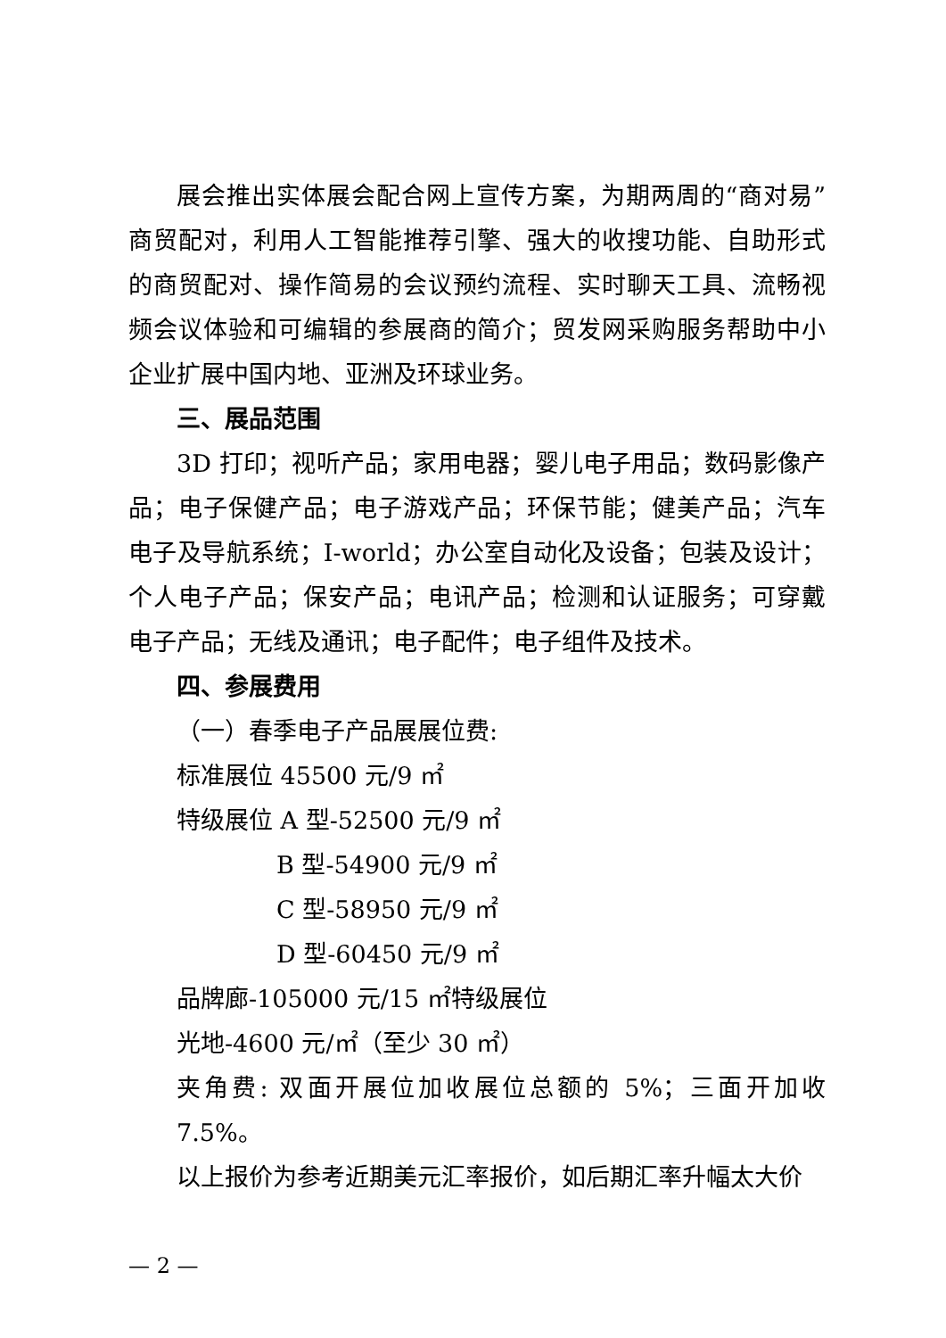展会推出实体展会配合网上宣传方案，为期两周的“商对易”商贸配对，利用人工智能推荐引擎、强大的收搜功能、自助形式的商贸配对、操作简易的会议预约流程、实时聊天工具、流畅视频会议体验和可编辑的参展商的简介；贸发网采购服务帮助中小企业扩展中国内地、亚洲及环球业务。
三、展品范围
3D 打印；视听产品；家用电器；婴儿电子用品；数码影像产品；电子保健产品；电子游戏产品；环保节能；健美产品；汽车电子及导航系统；I-world；办公室自动化及设备；包装及设计；个人电子产品；保安产品；电讯产品；检测和认证服务；可穿戴电子产品；无线及通讯；电子配件；电子组件及技术。
四、参展费用
（一）春季电子产品展展位费:
标准展位 45500 元/9 ㎡
特级展位 A 型-52500 元/9 ㎡
B 型-54900 元/9 ㎡
C 型-58950 元/9 ㎡
D 型-60450 元/9 ㎡
品牌廊-105000 元/15 ㎡特级展位
光地-4600 元/㎡（至少 30 ㎡）
夹角费: 双面开展位加收展位总额的 5%；三面开加收 7.5%。
以上报价为参考近期美元汇率报价，如后期汇率升幅太大价
— 2 —